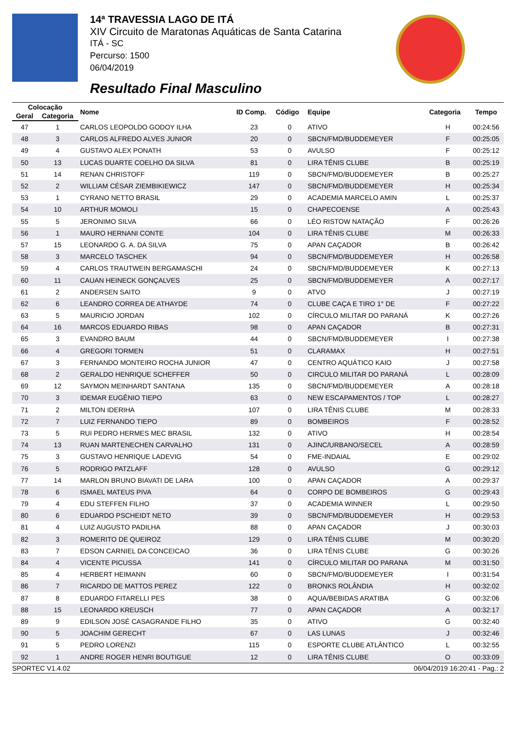14ª TRAVESSIA LAGO DE ITÁ
XIV Circuito de Maratonas Aquáticas de Santa Catarina
ITÁ - SC
Percurso: 1500
06/04/2019
Resultado Final Masculino
| Colocação | | Nome | ID Comp. | Código | Equipe | Categoria | Tempo |
| --- | --- | --- | --- | --- | --- | --- | --- |
| Geral | Categoria | | | | | | |
| 47 | 1 | CARLOS LEOPOLDO GODOY ILHA | 23 | 0 | ATIVO | H | 00:24:56 |
| 48 | 3 | CARLOS ALFREDO ALVES JUNIOR | 20 | 0 | SBCN/FMD/BUDDEMEYER | F | 00:25:05 |
| 49 | 4 | GUSTAVO ALEX PONATH | 53 | 0 | AVULSO | F | 00:25:12 |
| 50 | 13 | LUCAS DUARTE COELHO DA SILVA | 81 | 0 | LIRA TÊNIS CLUBE | B | 00:25:19 |
| 51 | 14 | RENAN CHRISTOFF | 119 | 0 | SBCN/FMD/BUDDEMEYER | B | 00:25:27 |
| 52 | 2 | WILLIAM CÉSAR ZIEMBIKIEWICZ | 147 | 0 | SBCN/FMD/BUDDEMEYER | H | 00:25:34 |
| 53 | 1 | CYRANO NETTO BRASIL | 29 | 0 | ACADEMIA MARCELO AMIN | L | 00:25:37 |
| 54 | 10 | ARTHUR MOMOLI | 15 | 0 | CHAPECOENSE | A | 00:25:43 |
| 55 | 5 | JERONIMO SILVA | 66 | 0 | LÉO RISTOW NATAÇÃO | F | 00:26:26 |
| 56 | 1 | MAURO HERNANI CONTE | 104 | 0 | LIRA TÊNIS CLUBE | M | 00:26:33 |
| 57 | 15 | LEONARDO G. A. DA SILVA | 75 | 0 | APAN CAÇADOR | B | 00:26:42 |
| 58 | 3 | MARCELO TASCHEK | 94 | 0 | SBCN/FMD/BUDDEMEYER | H | 00:26:58 |
| 59 | 4 | CARLOS TRAUTWEIN BERGAMASCHI | 24 | 0 | SBCN/FMD/BUDDEMEYER | K | 00:27:13 |
| 60 | 11 | CAUAN HEINECK GONÇALVES | 25 | 0 | SBCN/FMD/BUDDEMEYER | A | 00:27:17 |
| 61 | 2 | ANDERSEN SAITO | 9 | 0 | ATVO | J | 00:27:19 |
| 62 | 6 | LEANDRO CORREA DE ATHAYDE | 74 | 0 | CLUBE CAÇA E TIRO 1° DE | F | 00:27:22 |
| 63 | 5 | MAURICIO JORDAN | 102 | 0 | CÍRCULO MILITAR DO PARANÁ | K | 00:27:26 |
| 64 | 16 | MARCOS EDUARDO RIBAS | 98 | 0 | APAN CAÇADOR | B | 00:27:31 |
| 65 | 3 | EVANDRO BAUM | 44 | 0 | SBCN/FMD/BUDDEMEYER | I | 00:27:38 |
| 66 | 4 | GREGORI TORMEN | 51 | 0 | CLARAMAX | H | 00:27:51 |
| 67 | 3 | FERNANDO MONTEIRO ROCHA JUNIOR | 47 | 0 | CENTRO AQUÁTICO KAIO | J | 00:27:58 |
| 68 | 2 | GERALDO HENRIQUE SCHEFFER | 50 | 0 | CIRCULO MILITAR DO PARANÁ | L | 00:28:09 |
| 69 | 12 | SAYMON MEINHARDT SANTANA | 135 | 0 | SBCN/FMD/BUDDEMEYER | A | 00:28:18 |
| 70 | 3 | IDEMAR EUGÊNIO TIEPO | 63 | 0 | NEW ESCAPAMENTOS / TOP | L | 00:28:27 |
| 71 | 2 | MILTON IDERIHA | 107 | 0 | LIRA TÊNIS CLUBE | M | 00:28:33 |
| 72 | 7 | LUIZ FERNANDO TIEPO | 89 | 0 | BOMBEIROS | F | 00:28:52 |
| 73 | 5 | RUI PEDRO HERMES MEC BRASIL | 132 | 0 | ATIVO | H | 00:28:54 |
| 74 | 13 | RUAN MARTENECHEN CARVALHO | 131 | 0 | AJINC/URBANO/SECEL | A | 00:28:59 |
| 75 | 3 | GUSTAVO HENRIQUE LADEVIG | 54 | 0 | FME-INDAIAL | E | 00:29:02 |
| 76 | 5 | RODRIGO PATZLAFF | 128 | 0 | AVULSO | G | 00:29:12 |
| 77 | 14 | MARLON BRUNO BIAVATI DE LARA | 100 | 0 | APAN CAÇADOR | A | 00:29:37 |
| 78 | 6 | ISMAEL MATEUS PIVA | 64 | 0 | CORPO DE BOMBEIROS | G | 00:29:43 |
| 79 | 4 | EDU STEFFEN FILHO | 37 | 0 | ACADEMIA WINNER | L | 00:29:50 |
| 80 | 6 | EDUARDO PSCHEIDT NETO | 39 | 0 | SBCN/FMD/BUDDEMEYER | H | 00:29:53 |
| 81 | 4 | LUIZ AUGUSTO PADILHA | 88 | 0 | APAN CAÇADOR | J | 00:30:03 |
| 82 | 3 | ROMERITO DE QUEIROZ | 129 | 0 | LIRA TÊNIS CLUBE | M | 00:30:20 |
| 83 | 7 | EDSON CARNIEL DA CONCEICAO | 36 | 0 | LIRA TÊNIS CLUBE | G | 00:30:26 |
| 84 | 4 | VICENTE PICUSSA | 141 | 0 | CÍRCULO MILITAR DO PARANA | M | 00:31:50 |
| 85 | 4 | HERBERT HEIMANN | 60 | 0 | SBCN/FMD/BUDDEMEYER | I | 00:31:54 |
| 86 | 7 | RICARDO DE MATTOS PEREZ | 122 | 0 | BRONKS ROLÂNDIA | H | 00:32:02 |
| 87 | 8 | EDUARDO FITARELLI PES | 38 | 0 | AQUA/BEBIDAS ARATIBA | G | 00:32:06 |
| 88 | 15 | LEONARDO KREUSCH | 77 | 0 | APAN CAÇADOR | A | 00:32:17 |
| 89 | 9 | EDILSON JOSÉ CASAGRANDE FILHO | 35 | 0 | ATIVO | G | 00:32:40 |
| 90 | 5 | JOACHIM GERECHT | 67 | 0 | LAS LUNAS | J | 00:32:46 |
| 91 | 5 | PEDRO LORENZI | 115 | 0 | ESPORTE CLUBE ATLÂNTICO | L | 00:32:55 |
| 92 | 1 | ANDRE ROGER HENRI BOUTIGUE | 12 | 0 | LIRA TÊNIS CLUBE | O | 00:33:09 |
SPORTEC V1.4.02 06/04/2019 16:20:41 - Pag.: 2